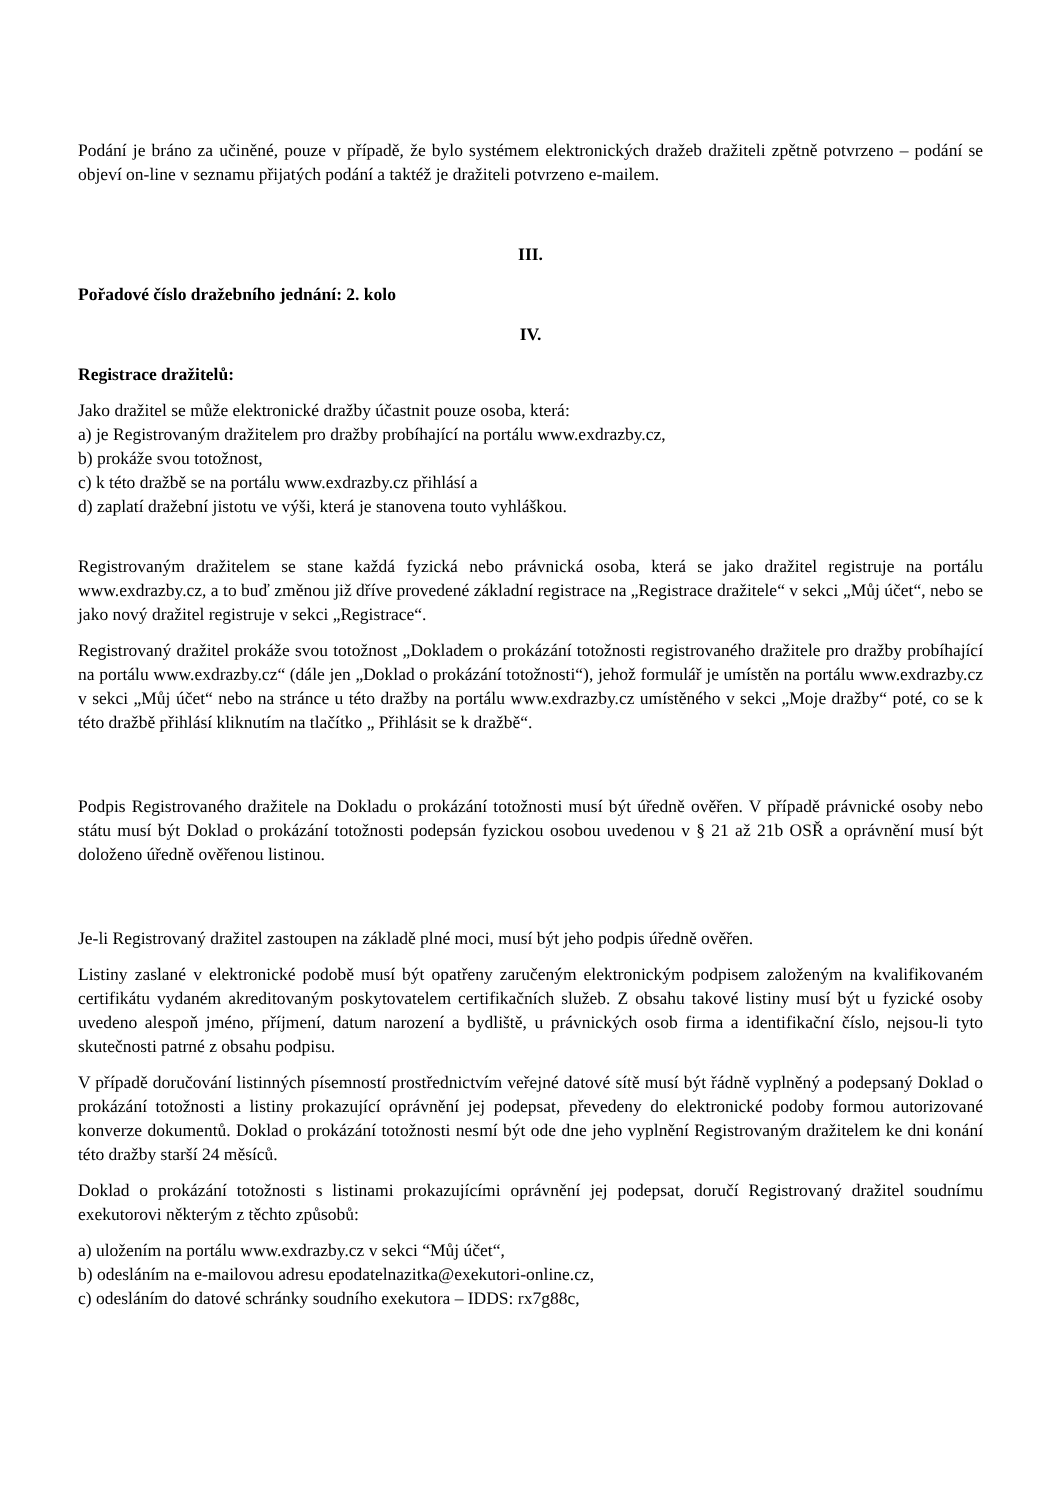Podání je bráno za učiněné, pouze v případě, že bylo systémem elektronických dražeb dražiteli zpětně potvrzeno – podání se objeví on-line v seznamu přijatých podání a taktéž je dražiteli potvrzeno e-mailem.
III.
Pořadové číslo dražebního jednání: 2. kolo
IV.
Registrace dražitelů:
Jako dražitel se může elektronické dražby účastnit pouze osoba, která:
a) je Registrovaným dražitelem pro dražby probíhající na portálu www.exdrazby.cz,
b) prokáže svou totožnost,
c) k této dražbě se na portálu www.exdrazby.cz přihlásí a
d) zaplatí dražební jistotu ve výši, která je stanovena touto vyhláškou.
Registrovaným dražitelem se stane každá fyzická nebo právnická osoba, která se jako dražitel registruje na portálu www.exdrazby.cz, a to buď změnou již dříve provedené základní registrace na „Registrace dražitele“ v sekci „Můj účet“, nebo se jako nový dražitel registruje v sekci „Registrace“.
Registrovaný dražitel prokáže svou totožnost „Dokladem o prokázání totožnosti registrovaného dražitele pro dražby probíhající na portálu www.exdrazby.cz“ (dále jen „Doklad o prokázání totožnosti“), jehož formulář je umístěn na portálu www.exdrazby.cz v sekci „Můj účet“ nebo na stránce u této dražby na portálu www.exdrazby.cz umístěného v sekci „Moje dražby“ poté, co se k této dražbě přihlásí kliknutím na tlačítko „ Přihlásit se k dražbě“.
Podpis Registrovaného dražitele na Dokladu o prokázání totožnosti musí být úředně ověřen. V případě právnické osoby nebo státu musí být Doklad o prokázání totožnosti podepsán fyzickou osobou uvedenou v § 21 až 21b OSŘ a oprávnění musí být doloženo úředně ověřenou listinou.
Je-li Registrovaný dražitel zastoupen na základě plné moci, musí být jeho podpis úředně ověřen.
Listiny zaslané v elektronické podobě musí být opatřeny zaručeným elektronickým podpisem založeným na kvalifikovaném certifikátu vydaném akreditovaným poskytovatelem certifikačních služeb. Z obsahu takové listiny musí být u fyzické osoby uvedeno alespoň jméno, příjmení, datum narození a bydliště, u právnických osob firma a identifikační číslo, nejsou-li tyto skutečnosti patrné z obsahu podpisu.
V případě doručování listinných písemností prostřednictvím veřejné datové sítě musí být řádně vyplněný a podepsaný Doklad o prokázání totožnosti a listiny prokazující oprávnění jej podepsat, převedeny do elektronické podoby formou autorizované konverze dokumentů. Doklad o prokázání totožnosti nesmí být ode dne jeho vyplnění Registrovaným dražitelem ke dni konání této dražby starší 24 měsíců.
Doklad o prokázání totožnosti s listinami prokazujícími oprávnění jej podepsat, doručí Registrovaný dražitel soudnímu exekutorovi některým z těchto způsobů:
a) uložením na portálu www.exdrazby.cz v sekci “Můj účet“,
b) odesláním na e-mailovou adresu epodatelnazitka@exekutori-online.cz,
c) odesláním do datové schránky soudního exekutora – IDDS: rx7g88c,